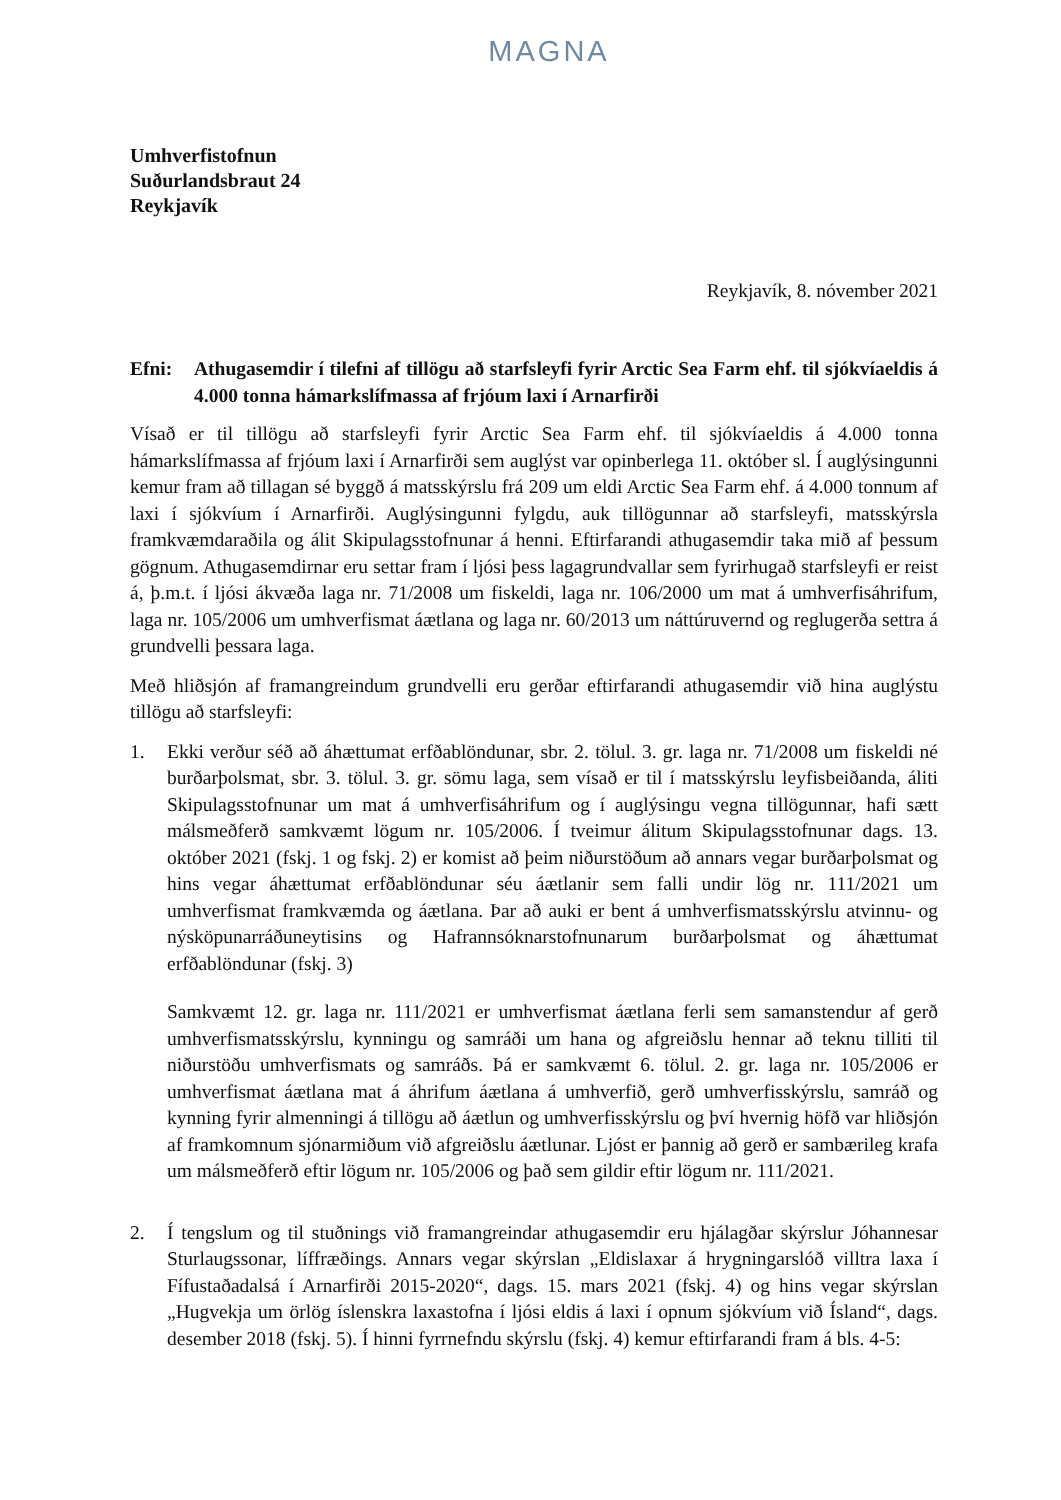MAGNA
Umhverfistofnun
Suðurlandsbraut 24
Reykjavík
Reykjavík, 8. nóvember 2021
Efni: Athugasemdir í tilefni af tillögu að starfsleyfi fyrir Arctic Sea Farm ehf. til sjókvíaeldis á 4.000 tonna hámarkslífmassa af frjóum laxi í Arnarfirði
Vísað er til tillögu að starfsleyfi fyrir Arctic Sea Farm ehf. til sjókvíaeldis á 4.000 tonna hámarkslífmassa af frjóum laxi í Arnarfirði sem auglýst var opinberlega 11. október sl. Í auglýsingunni kemur fram að tillagan sé byggð á matsskýrslu frá 209 um eldi Arctic Sea Farm ehf. á 4.000 tonnum af laxi í sjókvíum í Arnarfirði. Auglýsingunni fylgdu, auk tillögunnar að starfsleyfi, matsskýrsla framkvæmdaraðila og álit Skipulagsstofnunar á henni. Eftirfarandi athugasemdir taka mið af þessum gögnum. Athugasemdirnar eru settar fram í ljósi þess lagagrundvallar sem fyrirhugað starfsleyfi er reist á, þ.m.t. í ljósi ákvæða laga nr. 71/2008 um fiskeldi, laga nr. 106/2000 um mat á umhverfisáhrifum, laga nr. 105/2006 um umhverfismat áætlana og laga nr. 60/2013 um náttúruvernd og reglugerða settra á grundvelli þessara laga.
Með hliðsjón af framangreindum grundvelli eru gerðar eftirfarandi athugasemdir við hina auglýstu tillögu að starfsleyfi:
1. Ekki verður séð að áhættumat erfðablöndunar, sbr. 2. tölul. 3. gr. laga nr. 71/2008 um fiskeldi né burðarþolsmat, sbr. 3. tölul. 3. gr. sömu laga, sem vísað er til í matsskýrslu leyfisbeiðanda, áliti Skipulagsstofnunar um mat á umhverfisáhrifum og í auglýsingu vegna tillögunnar, hafi sætt málsmeðferð samkvæmt lögum nr. 105/2006. Í tveimur álitum Skipulagsstofnunar dags. 13. október 2021 (fskj. 1 og fskj. 2) er komist að þeim niðurstöðum að annars vegar burðarþolsmat og hins vegar áhættumat erfðablöndunar séu áætlanir sem falli undir lög nr. 111/2021 um umhverfismat framkvæmda og áætlana. Þar að auki er bent á umhverfismatsskýrslu atvinnu- og nýsköpunarráðuneytisins og Hafrannsóknarstofnunarum burðarþolsmat og áhættumat erfðablöndunar (fskj. 3)
Samkvæmt 12. gr. laga nr. 111/2021 er umhverfismat áætlana ferli sem samanstendur af gerð umhverfismatsskýrslu, kynningu og samráði um hana og afgreiðslu hennar að teknu tilliti til niðurstöðu umhverfismats og samráðs. Þá er samkvæmt 6. tölul. 2. gr. laga nr. 105/2006 er umhverfismat áætlana mat á áhrifum áætlana á umhverfið, gerð umhverfisskýrslu, samráð og kynning fyrir almenningi á tillögu að áætlun og umhverfisskýrslu og því hvernig höfð var hliðsjón af framkomnum sjónarmiðum við afgreiðslu áætlunar. Ljóst er þannig að gerð er sambærileg krafa um málsmeðferð eftir lögum nr. 105/2006 og það sem gildir eftir lögum nr. 111/2021.
2. Í tengslum og til stuðnings við framangreindar athugasemdir eru hjálagðar skýrslur Jóhannesar Sturlaugssonar, líffræðings. Annars vegar skýrslan „Eldislaxar á hrygningarslóð villtra laxa í Fífustaðadalsá í Arnarfirði 2015-2020“, dags. 15. mars 2021 (fskj. 4) og hins vegar skýrslan „Hugvekja um örlög íslenskra laxastofna í ljósi eldis á laxi í opnum sjókvíum við Ísland“, dags. desember 2018 (fskj. 5). Í hinni fyrrnefndu skýrslu (fskj. 4) kemur eftirfarandi fram á bls. 4-5: